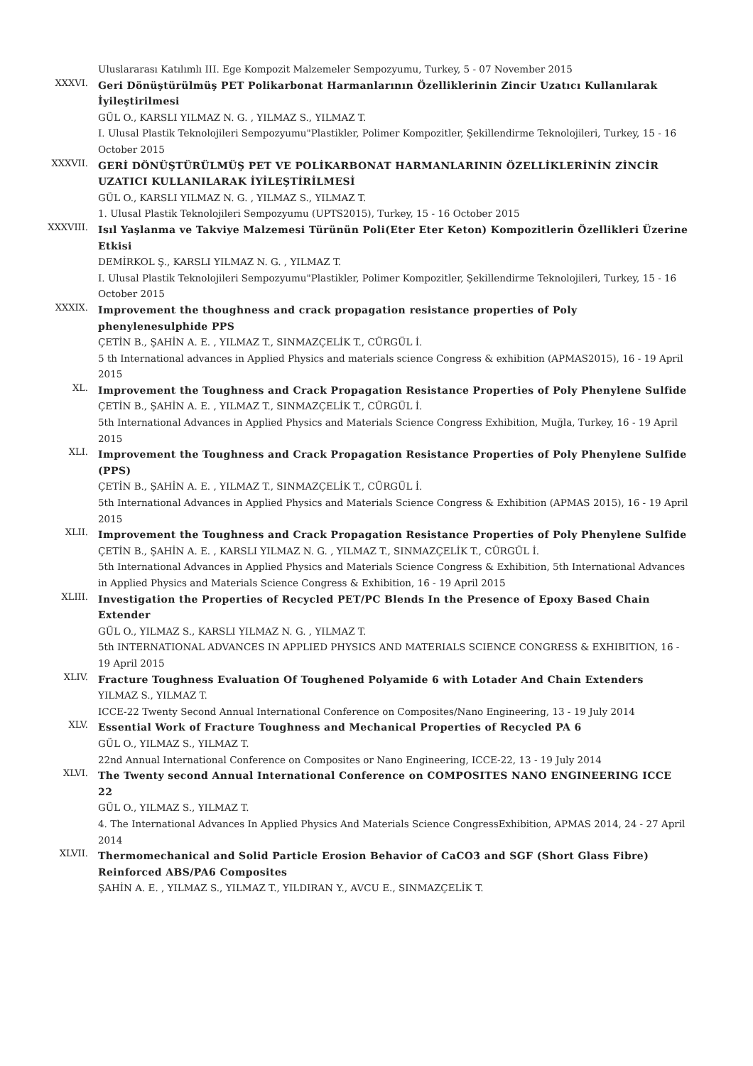Uluslararası Katılımlı III. Ege Kompozit Malzemeler Sempozyumu, Turkey, 5 - 07 November 2015
XXXVI.
Geri Dönüştürülmüş PET Polikarbonat Harmanlarının Özelliklerinin Zincir Uzatıcı Kullanılarak İyileştirilmesi
GÜL O., KARSLI YILMAZ N. G. , YILMAZ S., YILMAZ T.
I. Ulusal Plastik Teknolojileri Sempozyumu"Plastikler, Polimer Kompozitler, Şekillendirme Teknolojileri, Turkey, 15 - 16 October 2015
XXXVII.
GERİ DÖNÜŞTÜRÜLMÜŞ PET VE POLİKARBONAT HARMANLARININ ÖZELLİKLERİNİN ZİNCİR UZATICI KULLANILARAK İYİLEŞTİRİLMESİ
GÜL O., KARSLI YILMAZ N. G. , YILMAZ S., YILMAZ T.
1. Ulusal Plastik Teknolojileri Sempozyumu (UPTS2015), Turkey, 15 - 16 October 2015
XXXVIII.
Isıl Yaşlanma ve Takviye Malzemesi Türünün Poli(Eter Eter Keton) Kompozitlerin Özellikleri Üzerine Etkisi
DEMİRKOL Ş., KARSLI YILMAZ N. G. , YILMAZ T.
I. Ulusal Plastik Teknolojileri Sempozyumu"Plastikler, Polimer Kompozitler, Şekillendirme Teknolojileri, Turkey, 15 - 16 October 2015
XXXIX.
Improvement the thoughness and crack propagation resistance properties of Poly phenylenesulphide PPS
ÇETİN B., ŞAHİN A. E. , YILMAZ T., SINMAZÇELİK T., CÜRGÜL İ.
5 th International advances in Applied Physics and materials science Congress & exhibition (APMAS2015), 16 - 19 April 2015
XL.
Improvement the Toughness and Crack Propagation Resistance Properties of Poly Phenylene Sulfide
ÇETİN B., ŞAHİN A. E. , YILMAZ T., SINMAZÇELİK T., CÜRGÜL İ.
5th International Advances in Applied Physics and Materials Science Congress Exhibition, Muğla, Turkey, 16 - 19 April 2015
XLI.
Improvement the Toughness and Crack Propagation Resistance Properties of Poly Phenylene Sulfide (PPS)
ÇETİN B., ŞAHİN A. E. , YILMAZ T., SINMAZÇELİK T., CÜRGÜL İ.
5th International Advances in Applied Physics and Materials Science Congress & Exhibition (APMAS 2015), 16 - 19 April 2015
XLII.
Improvement the Toughness and Crack Propagation Resistance Properties of Poly Phenylene Sulfide
ÇETİN B., ŞAHİN A. E. , KARSLI YILMAZ N. G. , YILMAZ T., SINMAZÇELİK T., CÜRGÜL İ.
5th International Advances in Applied Physics and Materials Science Congress & Exhibition, 5th International Advances in Applied Physics and Materials Science Congress & Exhibition, 16 - 19 April 2015
XLIII.
Investigation the Properties of Recycled PET/PC Blends In the Presence of Epoxy Based Chain Extender
GÜL O., YILMAZ S., KARSLI YILMAZ N. G. , YILMAZ T.
5th INTERNATIONAL ADVANCES IN APPLIED PHYSICS AND MATERIALS SCIENCE CONGRESS & EXHIBITION, 16 - 19 April 2015
XLIV.
Fracture Toughness Evaluation Of Toughened Polyamide 6 with Lotader And Chain Extenders
YILMAZ S., YILMAZ T.
ICCE-22 Twenty Second Annual International Conference on Composites/Nano Engineering, 13 - 19 July 2014
XLV.
Essential Work of Fracture Toughness and Mechanical Properties of Recycled PA 6
GÜL O., YILMAZ S., YILMAZ T.
22nd Annual International Conference on Composites or Nano Engineering, ICCE-22, 13 - 19 July 2014
XLVI.
The Twenty second Annual International Conference on COMPOSITES NANO ENGINEERING ICCE 22
GÜL O., YILMAZ S., YILMAZ T.
4. The International Advances In Applied Physics And Materials Science CongressExhibition, APMAS 2014, 24 - 27 April 2014
XLVII.
Thermomechanical and Solid Particle Erosion Behavior of CaCO3 and SGF (Short Glass Fibre) Reinforced ABS/PA6 Composites
ŞAHİN A. E. , YILMAZ S., YILMAZ T., YILDIRAN Y., AVCU E., SINMAZÇELİK T.